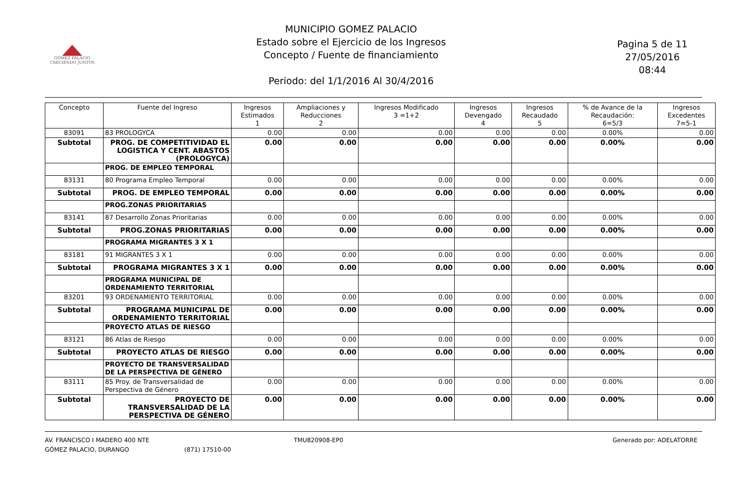GÓMEZ PALACIO
CRECIENDO JUNTOS
MUNICIPIO GOMEZ PALACIO
Estado sobre el Ejercicio de los Ingresos
Concepto / Fuente de financiamiento
Periodo: del 1/1/2016 Al 30/4/2016
Pagina 5 de 11
27/05/2016
08:44
| Concepto | Fuente del Ingreso | Ingresos Estimados 1 | Ampliaciones y Reducciones 2 | Ingresos Modificado 3 =1+2 | Ingresos Devengado 4 | Ingresos Recaudado 5 | % de Avance de la Recaudación: 6=5/3 | Ingresos Excedentes 7=5-1 |
| --- | --- | --- | --- | --- | --- | --- | --- | --- |
| 83091 | 83 PROLOGYCA | 0.00 | 0.00 | 0.00 | 0.00 | 0.00 | 0.00% | 0.00 |
| Subtotal | PROG. DE COMPETITIVIDAD EL LOGISTICA Y CENT. ABASTOS (PROLOGYCA) | 0.00 | 0.00 | 0.00 | 0.00 | 0.00 | 0.00% | 0.00 |
| | PROG. DE EMPLEO TEMPORAL | | | | | | | |
| 83131 | 80 Programa Empleo Temporal | 0.00 | 0.00 | 0.00 | 0.00 | 0.00 | 0.00% | 0.00 |
| Subtotal | PROG. DE EMPLEO TEMPORAL | 0.00 | 0.00 | 0.00 | 0.00 | 0.00 | 0.00% | 0.00 |
| | PROG.ZONAS PRIORITARIAS | | | | | | | |
| 83141 | 87 Desarrollo Zonas Prioritarias | 0.00 | 0.00 | 0.00 | 0.00 | 0.00 | 0.00% | 0.00 |
| Subtotal | PROG.ZONAS PRIORITARIAS | 0.00 | 0.00 | 0.00 | 0.00 | 0.00 | 0.00% | 0.00 |
| | PROGRAMA MIGRANTES 3 X 1 | | | | | | | |
| 83181 | 91 MIGRANTES 3 X 1 | 0.00 | 0.00 | 0.00 | 0.00 | 0.00 | 0.00% | 0.00 |
| Subtotal | PROGRAMA MIGRANTES 3 X 1 | 0.00 | 0.00 | 0.00 | 0.00 | 0.00 | 0.00% | 0.00 |
| | PROGRAMA MUNICIPAL DE ORDENAMIENTO TERRITORIAL | | | | | | | |
| 83201 | 93 ORDENAMIENTO TERRITORIAL | 0.00 | 0.00 | 0.00 | 0.00 | 0.00 | 0.00% | 0.00 |
| Subtotal | PROGRAMA MUNICIPAL DE ORDENAMIENTO TERRITORIAL | 0.00 | 0.00 | 0.00 | 0.00 | 0.00 | 0.00% | 0.00 |
| | PROYECTO ATLAS DE RIESGO | | | | | | | |
| 83121 | 86 Atlas de Riesgo | 0.00 | 0.00 | 0.00 | 0.00 | 0.00 | 0.00% | 0.00 |
| Subtotal | PROYECTO ATLAS DE RIESGO | 0.00 | 0.00 | 0.00 | 0.00 | 0.00 | 0.00% | 0.00 |
| | PROYECTO DE TRANSVERSALIDAD DE LA PERSPECTIVA DE GÉNERO | | | | | | | |
| 83111 | 85 Proy. de Transversalidad de Perspectiva de Género | 0.00 | 0.00 | 0.00 | 0.00 | 0.00 | 0.00% | 0.00 |
| Subtotal | PROYECTO DE TRANSVERSALIDAD DE LA PERSPECTIVA DE GÉNERO | 0.00 | 0.00 | 0.00 | 0.00 | 0.00 | 0.00% | 0.00 |
AV. FRANCISCO I MADERO 400 NTE
GÓMEZ PALACIO, DURANGO
(871) 17510-00 TMU820908-EP0 Generado por: ADELATORRE